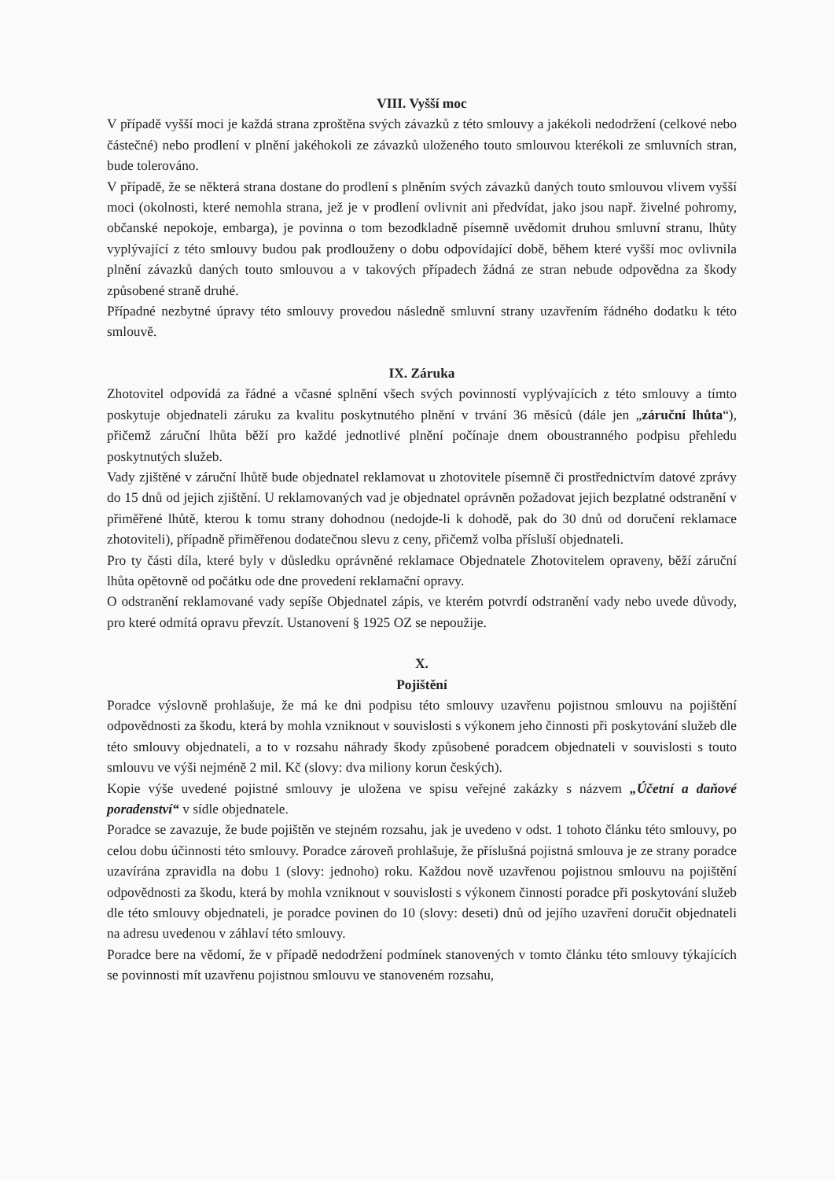VIII. Vyšší moc
V případě vyšší moci je každá strana zproštěna svých závazků z této smlouvy a jakékoli nedodržení (celkové nebo částečné) nebo prodlení v plnění jakéhokoli ze závazků uloženého touto smlouvou kterékoli ze smluvních stran, bude tolerováno.
V případě, že se některá strana dostane do prodlení s plněním svých závazků daných touto smlouvou vlivem vyšší moci (okolnosti, které nemohla strana, jež je v prodlení ovlivnit ani předvídat, jako jsou např. živelné pohromy, občanské nepokoje, embarga), je povinna o tom bezodkladně písemně uvědomit druhou smluvní stranu, lhůty vyplývající z této smlouvy budou pak prodlouženy o dobu odpovídající době, během které vyšší moc ovlivnila plnění závazků daných touto smlouvou a v takových případech žádná ze stran nebude odpovědna za škody způsobené straně druhé.
Případné nezbytné úpravy této smlouvy provedou následně smluvní strany uzavřením řádného dodatku k této smlouvě.
IX. Záruka
Zhotovitel odpovídá za řádné a včasné splnění všech svých povinností vyplývajících z této smlouvy a tímto poskytuje objednateli záruku za kvalitu poskytnutého plnění v trvání 36 měsíců (dále jen „záruční lhůta“), přičemž záruční lhůta běží pro každé jednotlivé plnění počínaje dnem oboustranného podpisu přehledu poskytnutých služeb.
Vady zjištěné v záruční lhůtě bude objednatel reklamovat u zhotovitele písemně či prostřednictvím datové zprávy do 15 dnů od jejich zjištění. U reklamovaných vad je objednatel oprávněn požadovat jejich bezplatné odstranění v přiměřené lhůtě, kterou k tomu strany dohodnou (nedojde-li k dohodě, pak do 30 dnů od doručení reklamace zhotoviteli), případně přiměřenou dodatečnou slevu z ceny, přičemž volba přísluší objednateli.
Pro ty části díla, které byly v důsledku oprávněné reklamace Objednatele Zhotovitelem opraveny, běží záruční lhůta opětovně od počátku ode dne provedení reklamační opravy.
O odstranění reklamované vady sepíše Objednatel zápis, ve kterém potvrdí odstranění vady nebo uvede důvody, pro které odmítá opravu převzít. Ustanovení § 1925 OZ se nepoužije.
X.
Pojištění
Poradce výslovně prohlašuje, že má ke dni podpisu této smlouvy uzavřenu pojistnou smlouvu na pojištění odpovědnosti za škodu, která by mohla vzniknout v souvislosti s výkonem jeho činnosti při poskytování služeb dle této smlouvy objednateli, a to v rozsahu náhrady škody způsobené poradcem objednateli v souvislosti s touto smlouvu ve výši nejméně 2 mil. Kč (slovy: dva miliony korun českých).
Kopie výše uvedené pojistné smlouvy je uložena ve spisu veřejné zakázky s názvem „Účetní a daňové poradenství“ v sídle objednatele.
Poradce se zavazuje, že bude pojištěn ve stejném rozsahu, jak je uvedeno v odst. 1 tohoto článku této smlouvy, po celou dobu účinnosti této smlouvy. Poradce zároveň prohlašuje, že příslušná pojistná smlouva je ze strany poradce uzavírána zpravidla na dobu 1 (slovy: jednoho) roku. Každou nově uzavřenou pojistnou smlouvu na pojištění odpovědnosti za škodu, která by mohla vzniknout v souvislosti s výkonem činnosti poradce při poskytování služeb dle této smlouvy objednateli, je poradce povinen do 10 (slovy: deseti) dnů od jejího uzavření doručit objednateli na adresu uvedenou v záhlaví této smlouvy.
Poradce bere na vědomí, že v případě nedodržení podmínek stanovených v tomto článku této smlouvy týkajících se povinnosti mít uzavřenu pojistnou smlouvu ve stanoveném rozsahu,